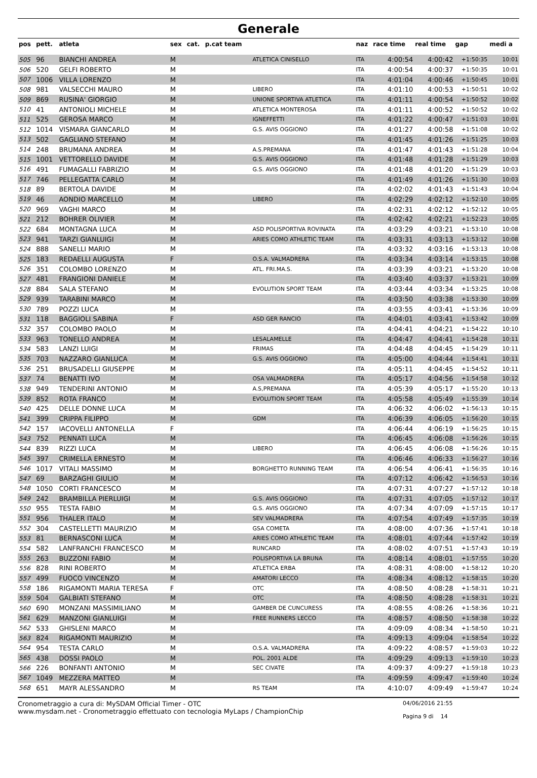Generale
| pos | pett. | atleta | sex | cat. | p.cat team | | naz | race time | real time | gap | medi a |
| --- | --- | --- | --- | --- | --- | --- | --- | --- | --- | --- | --- |
| 505 | 96 | BIANCHI ANDREA | M | | | ATLETICA CINISELLO | ITA | 4:00:54 | 4:00:42 | +1:50:35 | 10:01 |
| 506 | 520 | GELFI ROBERTO | M | | | | ITA | 4:00:54 | 4:00:37 | +1:50:35 | 10:01 |
| 507 | 1006 | VILLA LORENZO | M | | | | ITA | 4:01:04 | 4:00:46 | +1:50:45 | 10:01 |
| 508 | 981 | VALSECCHI MAURO | M | | | LIBERO | ITA | 4:01:10 | 4:00:53 | +1:50:51 | 10:02 |
| 509 | 869 | RUSINA' GIORGIO | M | | | UNIONE SPORTIVA ATLETICA | ITA | 4:01:11 | 4:00:54 | +1:50:52 | 10:02 |
| 510 | 41 | ANTONIOLI MICHELE | M | | | ATLETICA MONTEROSA | ITA | 4:01:11 | 4:00:52 | +1:50:52 | 10:02 |
| 511 | 525 | GEROSA MARCO | M | | | IGNEFFETTI | ITA | 4:01:22 | 4:00:47 | +1:51:03 | 10:01 |
| 512 | 1014 | VISMARA GIANCARLO | M | | | G.S. AVIS OGGIONO | ITA | 4:01:27 | 4:00:58 | +1:51:08 | 10:02 |
| 513 | 502 | GAGLIANO STEFANO | M | | | | ITA | 4:01:45 | 4:01:26 | +1:51:25 | 10:03 |
| 514 | 248 | BRUMANA ANDREA | M | | | A.S.PREMANA | ITA | 4:01:47 | 4:01:43 | +1:51:28 | 10:04 |
| 515 | 1001 | VETTORELLO DAVIDE | M | | | G.S. AVIS OGGIONO | ITA | 4:01:48 | 4:01:28 | +1:51:29 | 10:03 |
| 516 | 491 | FUMAGALLI FABRIZIO | M | | | G.S. AVIS OGGIONO | ITA | 4:01:48 | 4:01:20 | +1:51:29 | 10:03 |
| 517 | 746 | PELLEGATTA CARLO | M | | | | ITA | 4:01:49 | 4:01:26 | +1:51:30 | 10:03 |
| 518 | 89 | BERTOLA DAVIDE | M | | | | ITA | 4:02:02 | 4:01:43 | +1:51:43 | 10:04 |
| 519 | 46 | AONDIO MARCELLO | M | | | LIBERO | ITA | 4:02:29 | 4:02:12 | +1:52:10 | 10:05 |
| 520 | 969 | VAGHI MARCO | M | | | | ITA | 4:02:31 | 4:02:12 | +1:52:12 | 10:05 |
| 521 | 212 | BOHRER OLIVIER | M | | | | ITA | 4:02:42 | 4:02:21 | +1:52:23 | 10:05 |
| 522 | 684 | MONTAGNA LUCA | M | | | ASD POLISPORTIVA ROVINATA | ITA | 4:03:29 | 4:03:21 | +1:53:10 | 10:08 |
| 523 | 941 | TARZI GIANLUIGI | M | | | ARIES COMO ATHLETIC TEAM | ITA | 4:03:31 | 4:03:13 | +1:53:12 | 10:08 |
| 524 | 888 | SANELLI MARIO | M | | | | ITA | 4:03:32 | 4:03:16 | +1:53:13 | 10:08 |
| 525 | 183 | REDAELLI AUGUSTA | F | | | O.S.A. VALMADRERA | ITA | 4:03:34 | 4:03:14 | +1:53:15 | 10:08 |
| 526 | 351 | COLOMBO LORENZO | M | | | ATL. FRI.MA.S. | ITA | 4:03:39 | 4:03:21 | +1:53:20 | 10:08 |
| 527 | 481 | FRANGIONI DANIELE | M | | | | ITA | 4:03:40 | 4:03:37 | +1:53:21 | 10:09 |
| 528 | 884 | SALA STEFANO | M | | | EVOLUTION SPORT TEAM | ITA | 4:03:44 | 4:03:34 | +1:53:25 | 10:08 |
| 529 | 939 | TARABINI MARCO | M | | | | ITA | 4:03:50 | 4:03:38 | +1:53:30 | 10:09 |
| 530 | 789 | POZZI LUCA | M | | | | ITA | 4:03:55 | 4:03:41 | +1:53:36 | 10:09 |
| 531 | 118 | BAGGIOLI SABINA | F | | | ASD GER RANCIO | ITA | 4:04:01 | 4:03:41 | +1:53:42 | 10:09 |
| 532 | 357 | COLOMBO PAOLO | M | | | | ITA | 4:04:41 | 4:04:21 | +1:54:22 | 10:10 |
| 533 | 963 | TONELLO ANDREA | M | | | LESALAMELLE | ITA | 4:04:47 | 4:04:41 | +1:54:28 | 10:11 |
| 534 | 583 | LANZI LUIGI | M | | | FRIMAS | ITA | 4:04:48 | 4:04:45 | +1:54:29 | 10:11 |
| 535 | 703 | NAZZARO GIANLUCA | M | | | G.S. AVIS OGGIONO | ITA | 4:05:00 | 4:04:44 | +1:54:41 | 10:11 |
| 536 | 251 | BRUSADELLI GIUSEPPE | M | | | | ITA | 4:05:11 | 4:04:45 | +1:54:52 | 10:11 |
| 537 | 74 | BENATTI IVO | M | | | OSA VALMADRERA | ITA | 4:05:17 | 4:04:56 | +1:54:58 | 10:12 |
| 538 | 949 | TENDERINI ANTONIO | M | | | A.S,PREMANA | ITA | 4:05:39 | 4:05:17 | +1:55:20 | 10:13 |
| 539 | 852 | ROTA FRANCO | M | | | EVOLUTION SPORT TEAM | ITA | 4:05:58 | 4:05:49 | +1:55:39 | 10:14 |
| 540 | 425 | DELLE DONNE LUCA | M | | | | ITA | 4:06:32 | 4:06:02 | +1:56:13 | 10:15 |
| 541 | 399 | CRIPPA FILIPPO | M | | | GDM | ITA | 4:06:39 | 4:06:05 | +1:56:20 | 10:15 |
| 542 | 157 | IACOVELLI ANTONELLA | F | | | | ITA | 4:06:44 | 4:06:19 | +1:56:25 | 10:15 |
| 543 | 752 | PENNATI LUCA | M | | | | ITA | 4:06:45 | 4:06:08 | +1:56:26 | 10:15 |
| 544 | 839 | RIZZI LUCA | M | | | LIBERO | ITA | 4:06:45 | 4:06:08 | +1:56:26 | 10:15 |
| 545 | 397 | CRIMELLA ERNESTO | M | | | | ITA | 4:06:46 | 4:06:33 | +1:56:27 | 10:16 |
| 546 | 1017 | VITALI MASSIMO | M | | | BORGHETTO RUNNING TEAM | ITA | 4:06:54 | 4:06:41 | +1:56:35 | 10:16 |
| 547 | 69 | BARZAGHI GIULIO | M | | | | ITA | 4:07:12 | 4:06:42 | +1:56:53 | 10:16 |
| 548 | 1050 | CORTI FRANCESCO | M | | | | ITA | 4:07:31 | 4:07:27 | +1:57:12 | 10:18 |
| 549 | 242 | BRAMBILLA PIERLUIGI | M | | | G.S. AVIS OGGIONO | ITA | 4:07:31 | 4:07:05 | +1:57:12 | 10:17 |
| 550 | 955 | TESTA FABIO | M | | | G.S. AVIS OGGIONO | ITA | 4:07:34 | 4:07:09 | +1:57:15 | 10:17 |
| 551 | 956 | THALER ITALO | M | | | SEV VALMADRERA | ITA | 4:07:54 | 4:07:49 | +1:57:35 | 10:19 |
| 552 | 304 | CASTELLETTI MAURIZIO | M | | | GSA COMETA | ITA | 4:08:00 | 4:07:36 | +1:57:41 | 10:18 |
| 553 | 81 | BERNASCONI LUCA | M | | | ARIES COMO ATHLETIC TEAM | ITA | 4:08:01 | 4:07:44 | +1:57:42 | 10:19 |
| 554 | 582 | LANFRANCHI FRANCESCO | M | | | RUNCARD | ITA | 4:08:02 | 4:07:51 | +1:57:43 | 10:19 |
| 555 | 263 | BUZZONI FABIO | M | | | POLISPORTIVA LA BRUNA | ITA | 4:08:14 | 4:08:01 | +1:57:55 | 10:20 |
| 556 | 828 | RINI ROBERTO | M | | | ATLETICA ERBA | ITA | 4:08:31 | 4:08:00 | +1:58:12 | 10:20 |
| 557 | 499 | FUOCO VINCENZO | M | | | AMATORI LECCO | ITA | 4:08:34 | 4:08:12 | +1:58:15 | 10:20 |
| 558 | 186 | RIGAMONTI MARIA TERESA | F | | | OTC | ITA | 4:08:50 | 4:08:28 | +1:58:31 | 10:21 |
| 559 | 504 | GALBIATI STEFANO | M | | | OTC | ITA | 4:08:50 | 4:08:28 | +1:58:31 | 10:21 |
| 560 | 690 | MONZANI MASSIMILIANO | M | | | GAMBER DE CUNCURESS | ITA | 4:08:55 | 4:08:26 | +1:58:36 | 10:21 |
| 561 | 629 | MANZONI GIANLUIGI | M | | | FREE RUNNERS LECCO | ITA | 4:08:57 | 4:08:50 | +1:58:38 | 10:22 |
| 562 | 533 | GHISLENI MARCO | M | | | | ITA | 4:09:09 | 4:08:34 | +1:58:50 | 10:21 |
| 563 | 824 | RIGAMONTI MAURIZIO | M | | | | ITA | 4:09:13 | 4:09:04 | +1:58:54 | 10:22 |
| 564 | 954 | TESTA CARLO | M | | | O.S.A. VALMADRERA | ITA | 4:09:22 | 4:08:57 | +1:59:03 | 10:22 |
| 565 | 438 | DOSSI PAOLO | M | | | POL. 2001 ALDE | ITA | 4:09:29 | 4:09:13 | +1:59:10 | 10:23 |
| 566 | 226 | BONFANTI ANTONIO | M | | | SEC CIVATE | ITA | 4:09:37 | 4:09:27 | +1:59:18 | 10:23 |
| 567 | 1049 | MEZZERA MATTEO | M | | | | ITA | 4:09:59 | 4:09:47 | +1:59:40 | 10:24 |
| 568 | 651 | MAYR ALESSANDRO | M | | | RS TEAM | ITA | 4:10:07 | 4:09:49 | +1:59:47 | 10:24 |
Cronometraggio a cura di: MySDAM Official Timer - OTC
www.mysdam.net - Cronometraggio effettuato con tecnologia MyLaps / ChampionChip
04/06/2016 21:55
Pagina 9 di 14